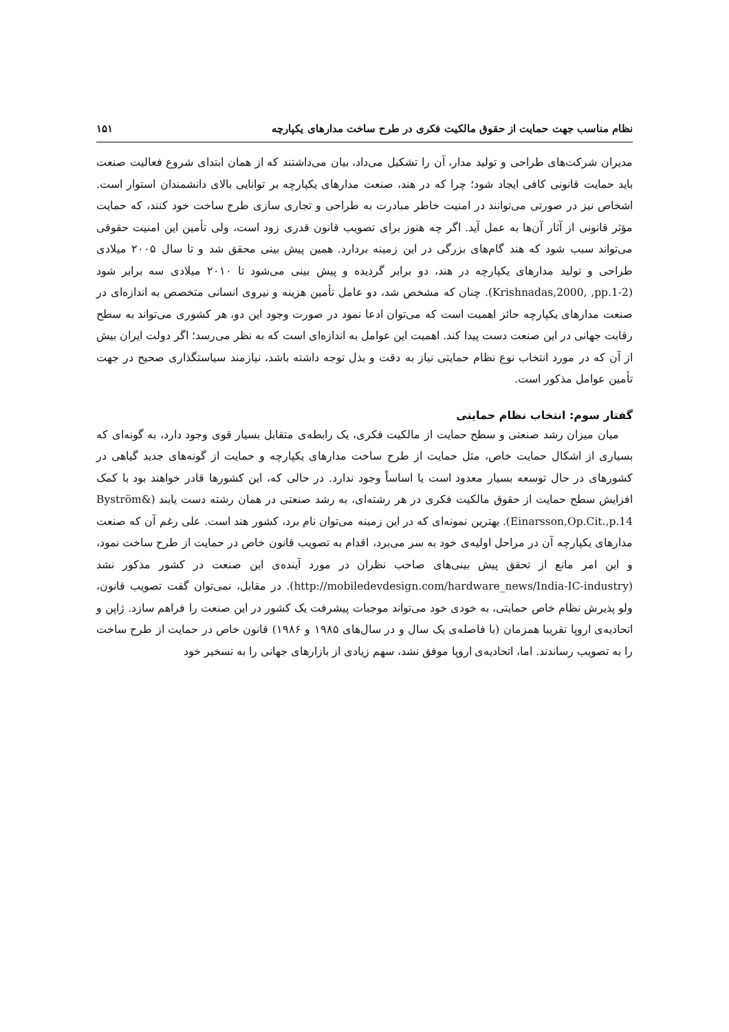نظام مناسب جهت حمایت از حقوق مالکیت فکری در طرح ساخت مدارهای یکپارچه ۱۵۱
مدیران شرکت‌های طراحی و تولید مدار، آن را تشکیل می‌داد، بیان می‌داشتند که از همان ابتدای شروع فعالیت صنعت باید حمایت قانونی کافی ایجاد شود؛ چرا که در هند، صنعت مدارهای یکپارچه بر توانایی بالای دانشمندان استوار است. اشخاص نیز در صورتی می‌توانند در امنیت خاطر مبادرت به طراحی و تجاری سازی طرح ساخت خود کنند، که حمایت مؤثر قانونی از آثار آن‌ها به عمل آید. اگر چه هنوز برای تصویب قانون قدری زود است، ولی تأمین این امنیت حقوقی می‌تواند سبب شود که هند گام‌های بزرگی در این زمینه بردارد. همین پیش بینی محقق شد و تا سال ۲۰۰۵ میلادی طراحی و تولید مدارهای یکپارچه در هند، دو برابر گردیده و پیش بینی می‌شود تا ۲۰۱۰ میلادی سه برابر شود (Krishnadas,2000, ,pp.1-2). چنان که مشخص شد، دو عامل تأمین هزینه و نیروی انسانی متخصص به اندازه‌ای در صنعت مدارهای یکپارچه حائز اهمیت است که می‌توان ادعا نمود در صورت وجود این دو، هر کشوری می‌تواند به سطح رقابت جهانی در این صنعت دست پیدا کند. اهمیت این عوامل به اندازه‌ای است که به نظر می‌رسد؛ اگر دولت ایران بیش از آن که در مورد انتخاب نوع نظام حمایتی نیاز به دقت و بذل توجه داشته باشد، نیازمند سیاستگذاری صحیح در جهت تأمین عوامل مذکور است.
گفتار سوم: انتخاب نظام حمایتی
میان میزان رشد صنعتی و سطح حمایت از مالکیت فکری، یک رابطه‌ی متقابل بسیار قوی وجود دارد، به گونه‌ای که بسیاری از اشکال حمایت خاص، مثل حمایت از طرح ساخت مدارهای یکپارچه و حمایت از گونه‌های جدید گیاهی در کشورهای در حال توسعه بسیار معدود است یا اساساً وجود ندارد. در حالی که، این کشورها قادر خواهند بود با کمک افزایش سطح حمایت از حقوق مالکیت فکری در هر رشته‌ای، به رشد صنعتی در همان رشته دست یابند (Byström& Einarsson,Op.Cit.,p.14). بهترین نمونه‌ای که در این زمینه می‌توان نام برد، کشور هند است. علی رغم آن که صنعت مدارهای یکپارچه آن در مراحل اولیه‌ی خود به سر می‌برد، اقدام به تصویب قانون خاص در حمایت از طرح ساخت نمود، و این امر مانع از تحقق پیش بینی‌های صاحب نظران در مورد آینده‌ی این صنعت در کشور مذکور نشد (http://mobiledevdesign.com/hardware_news/India-IC-industry). در مقابل، نمی‌توان گفت تصویب قانون، ولو پذیرش نظام خاص حمایتی، به خودی خود می‌تواند موجبات پیشرفت یک کشور در این صنعت را فراهم سازد. ژاپن و اتحادیه‌ی اروپا تقریبا همزمان (با فاصله‌ی یک سال و در سال‌های ۱۹۸۵ و ۱۹۸۶) قانون خاص در حمایت از طرح ساخت را به تصویب رساندند. اما، اتحادیه‌ی اروپا موفق نشد، سهم زیادی از بازارهای جهانی را به تسخیر خود